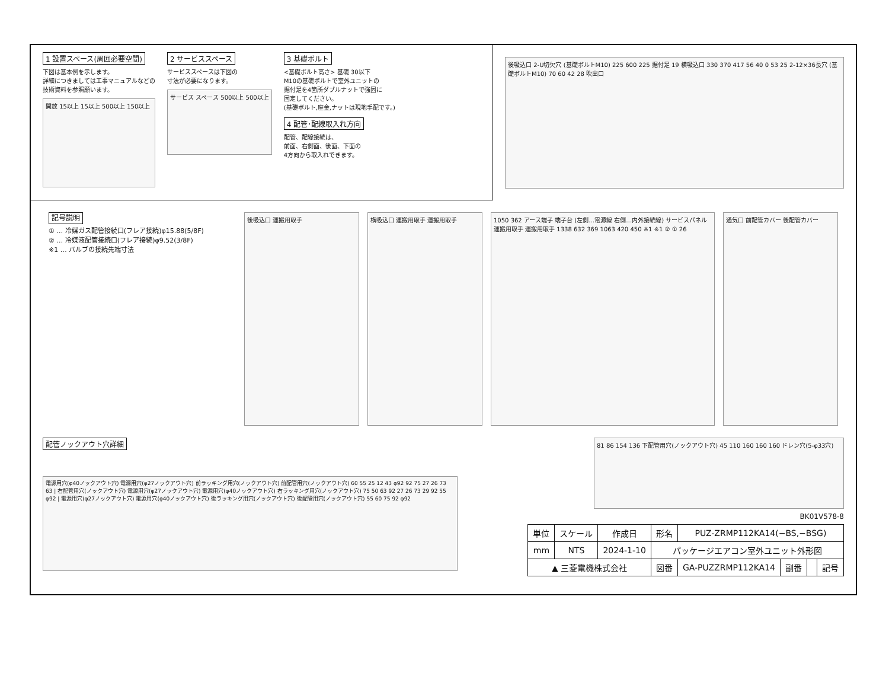1 設置スペース(周囲必要空間)
下図は基本例を示します。
詳細につきましては工事マニュアルなどの
技術資料を参照願います。
開放 15以上 15以上 500以上 150以上
2 サービススペース
サービススペースは下図の
寸法が必要になります。
サービス スペース 500以上 500以上
3 基礎ボルト
<基礎ボルト高さ> 基礎 30以下
M10の基礎ボルトで室外ユニットの
据付足を4箇所ダブルナットで強固に
固定してください。
(基礎ボルト,座金,ナットは現地手配です。)
4 配管･配線取入れ方向
配管、配線接続は、
前面、右側面、後面、下面の
4方向から取入れできます。
後吸込口 2-U切欠穴 (基礎ボルトM10) 225 600 225 据付足 19 横吸込口 330 370 417 56 40 0 53 25 2-12×36長穴 (基礎ボルトM10) 70 60 42 28 吹出口
記号説明
① … 冷媒ガス配管接続口(フレア接続)φ15.88(5/8F)
② … 冷媒液配管接続口(フレア接続)φ9.52(3/8F)
※1 … バルブの接続先端寸法
後吸込口 運搬用取手 横吸込口 運搬用取手 運搬用取手 1050 362 アース端子 端子台 (左側…電源線 右側…内外接続線) サービスパネル 運搬用取手 運搬用取手 1338 632 369 1063 420 450 ※1 ※1 ② ① 26
通気口 前配管カバー 後配管カバー
配管ノックアウト穴詳細
電源用穴(φ40ノックアウト穴) 電源用穴(φ27ノックアウト穴) 前ラッキング用穴(ノックアウト穴) 前配管用穴(ノックアウト穴) 60 55 25 12 43 φ92 92 75 27 26 73 63 | 右配管用穴(ノックアウト穴) 電源用穴(φ27ノックアウト穴) 電源用穴(φ40ノックアウト穴) 右ラッキング用穴(ノックアウト穴) 75 50 63 92 27 26 73 29 92 55 φ92 | 電源用穴(φ27ノックアウト穴) 電源用穴(φ40ノックアウト穴) 後ラッキング用穴(ノックアウト穴) 後配管用穴(ノックアウト穴) 55 60 75 92 φ92
81 86 154 136 下配管用穴(ノックアウト穴) 45 110 160 160 160 ドレン穴(5-φ33穴)
BK01V578-8
| 単位 | スケール | 作成日 | 形名 | PUZ-ZRMP112KA14(−BS,−BSG) | | | |
| mm | NTS | 2024-1-10 | パッケージエアコン室外ユニット外形図 | | | | |
| ▲ 三菱電機株式会社 | | | 図番 | GA-PUZZRMP112KA14 | 副番 | | 記号 |